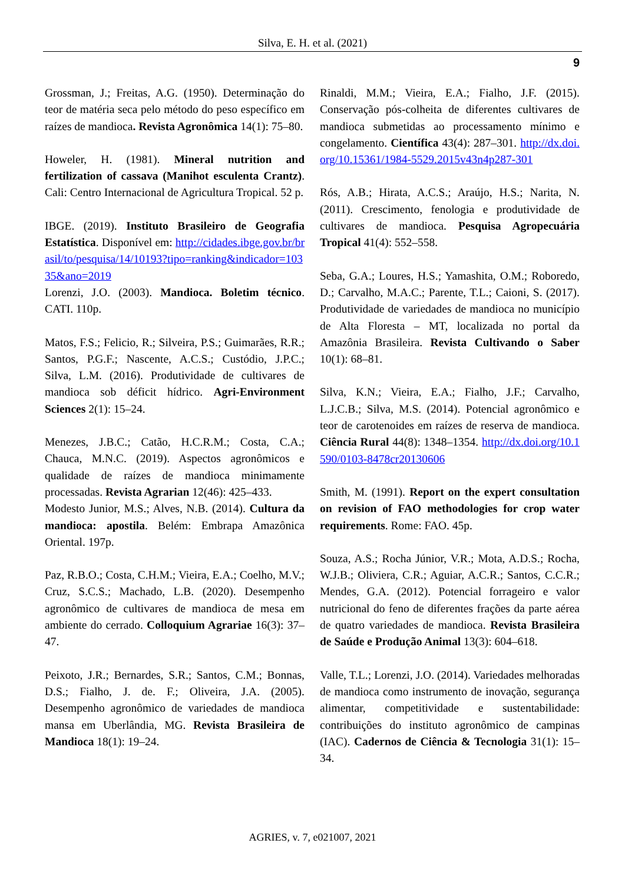Silva, E. H. et al. (2021)
9
Grossman, J.; Freitas, A.G. (1950). Determinação do teor de matéria seca pelo método do peso específico em raízes de mandioca. Revista Agronômica 14(1): 75–80.
Howeler, H. (1981). Mineral nutrition and fertilization of cassava (Manihot esculenta Crantz). Cali: Centro Internacional de Agricultura Tropical. 52 p.
IBGE. (2019). Instituto Brasileiro de Geografia Estatística. Disponível em: http://cidades.ibge.gov.br/brasil/to/pesquisa/14/10193?tipo=ranking&indicador=10335&ano=2019
Lorenzi, J.O. (2003). Mandioca. Boletim técnico. CATI. 110p.
Matos, F.S.; Felicio, R.; Silveira, P.S.; Guimarães, R.R.; Santos, P.G.F.; Nascente, A.C.S.; Custódio, J.P.C.; Silva, L.M. (2016). Produtividade de cultivares de mandioca sob déficit hídrico. Agri-Environment Sciences 2(1): 15–24.
Menezes, J.B.C.; Catão, H.C.R.M.; Costa, C.A.; Chauca, M.N.C. (2019). Aspectos agronômicos e qualidade de raízes de mandioca minimamente processadas. Revista Agrarian 12(46): 425–433.
Modesto Junior, M.S.; Alves, N.B. (2014). Cultura da mandioca: apostila. Belém: Embrapa Amazônica Oriental. 197p.
Paz, R.B.O.; Costa, C.H.M.; Vieira, E.A.; Coelho, M.V.; Cruz, S.C.S.; Machado, L.B. (2020). Desempenho agronômico de cultivares de mandioca de mesa em ambiente do cerrado. Colloquium Agrariae 16(3): 37–47.
Peixoto, J.R.; Bernardes, S.R.; Santos, C.M.; Bonnas, D.S.; Fialho, J. de. F.; Oliveira, J.A. (2005). Desempenho agronômico de variedades de mandioca mansa em Uberlândia, MG. Revista Brasileira de Mandioca 18(1): 19–24.
Rinaldi, M.M.; Vieira, E.A.; Fialho, J.F. (2015). Conservação pós-colheita de diferentes cultivares de mandioca submetidas ao processamento mínimo e congelamento. Científica 43(4): 287–301. http://dx.doi.org/10.15361/1984-5529.2015v43n4p287-301
Rós, A.B.; Hirata, A.C.S.; Araújo, H.S.; Narita, N. (2011). Crescimento, fenologia e produtividade de cultivares de mandioca. Pesquisa Agropecuária Tropical 41(4): 552–558.
Seba, G.A.; Loures, H.S.; Yamashita, O.M.; Roboredo, D.; Carvalho, M.A.C.; Parente, T.L.; Caioni, S. (2017). Produtividade de variedades de mandioca no município de Alta Floresta – MT, localizada no portal da Amazônia Brasileira. Revista Cultivando o Saber 10(1): 68–81.
Silva, K.N.; Vieira, E.A.; Fialho, J.F.; Carvalho, L.J.C.B.; Silva, M.S. (2014). Potencial agronômico e teor de carotenoides em raízes de reserva de mandioca. Ciência Rural 44(8): 1348–1354. http://dx.doi.org/10.1590/0103-8478cr20130606
Smith, M. (1991). Report on the expert consultation on revision of FAO methodologies for crop water requirements. Rome: FAO. 45p.
Souza, A.S.; Rocha Júnior, V.R.; Mota, A.D.S.; Rocha, W.J.B.; Oliviera, C.R.; Aguiar, A.C.R.; Santos, C.C.R.; Mendes, G.A. (2012). Potencial forrageiro e valor nutricional do feno de diferentes frações da parte aérea de quatro variedades de mandioca. Revista Brasileira de Saúde e Produção Animal 13(3): 604–618.
Valle, T.L.; Lorenzi, J.O. (2014). Variedades melhoradas de mandioca como instrumento de inovação, segurança alimentar, competitividade e sustentabilidade: contribuições do instituto agronômico de campinas (IAC). Cadernos de Ciência & Tecnologia 31(1): 15–34.
AGRIES, v. 7, e021007, 2021